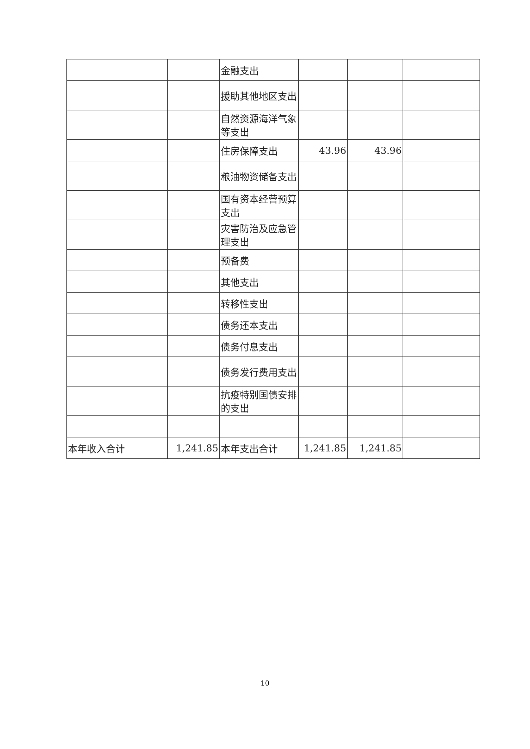| | | 金融支出 | | | |
| | | 援助其他地区支出 | | | |
| | | 自然资源海洋气象等支出 | | | |
| | | 住房保障支出 | 43.96 | 43.96 | |
| | | 粮油物资储备支出 | | | |
| | | 国有资本经营预算支出 | | | |
| | | 灾害防治及应急管理支出 | | | |
| | | 预备费 | | | |
| | | 其他支出 | | | |
| | | 转移性支出 | | | |
| | | 债务还本支出 | | | |
| | | 债务付息支出 | | | |
| | | 债务发行费用支出 | | | |
| | | 抗疫特别国债安排的支出 | | | |
| 本年收入合计 | 1,241.85 | 本年支出合计 | 1,241.85 | 1,241.85 | |
10